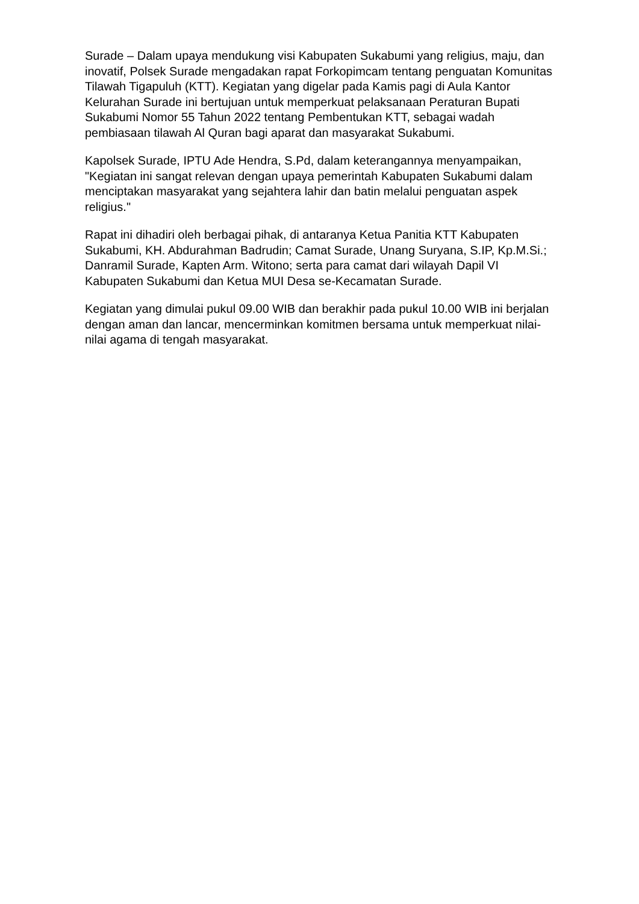Surade – Dalam upaya mendukung visi Kabupaten Sukabumi yang religius, maju, dan inovatif, Polsek Surade mengadakan rapat Forkopimcam tentang penguatan Komunitas Tilawah Tigapuluh (KTT). Kegiatan yang digelar pada Kamis pagi di Aula Kantor Kelurahan Surade ini bertujuan untuk memperkuat pelaksanaan Peraturan Bupati Sukabumi Nomor 55 Tahun 2022 tentang Pembentukan KTT, sebagai wadah pembiasaan tilawah Al Quran bagi aparat dan masyarakat Sukabumi.
Kapolsek Surade, IPTU Ade Hendra, S.Pd, dalam keterangannya menyampaikan, "Kegiatan ini sangat relevan dengan upaya pemerintah Kabupaten Sukabumi dalam menciptakan masyarakat yang sejahtera lahir dan batin melalui penguatan aspek religius."
Rapat ini dihadiri oleh berbagai pihak, di antaranya Ketua Panitia KTT Kabupaten Sukabumi, KH. Abdurahman Badrudin; Camat Surade, Unang Suryana, S.IP, Kp.M.Si.; Danramil Surade, Kapten Arm. Witono; serta para camat dari wilayah Dapil VI Kabupaten Sukabumi dan Ketua MUI Desa se-Kecamatan Surade.
Kegiatan yang dimulai pukul 09.00 WIB dan berakhir pada pukul 10.00 WIB ini berjalan dengan aman dan lancar, mencerminkan komitmen bersama untuk memperkuat nilai-nilai agama di tengah masyarakat.